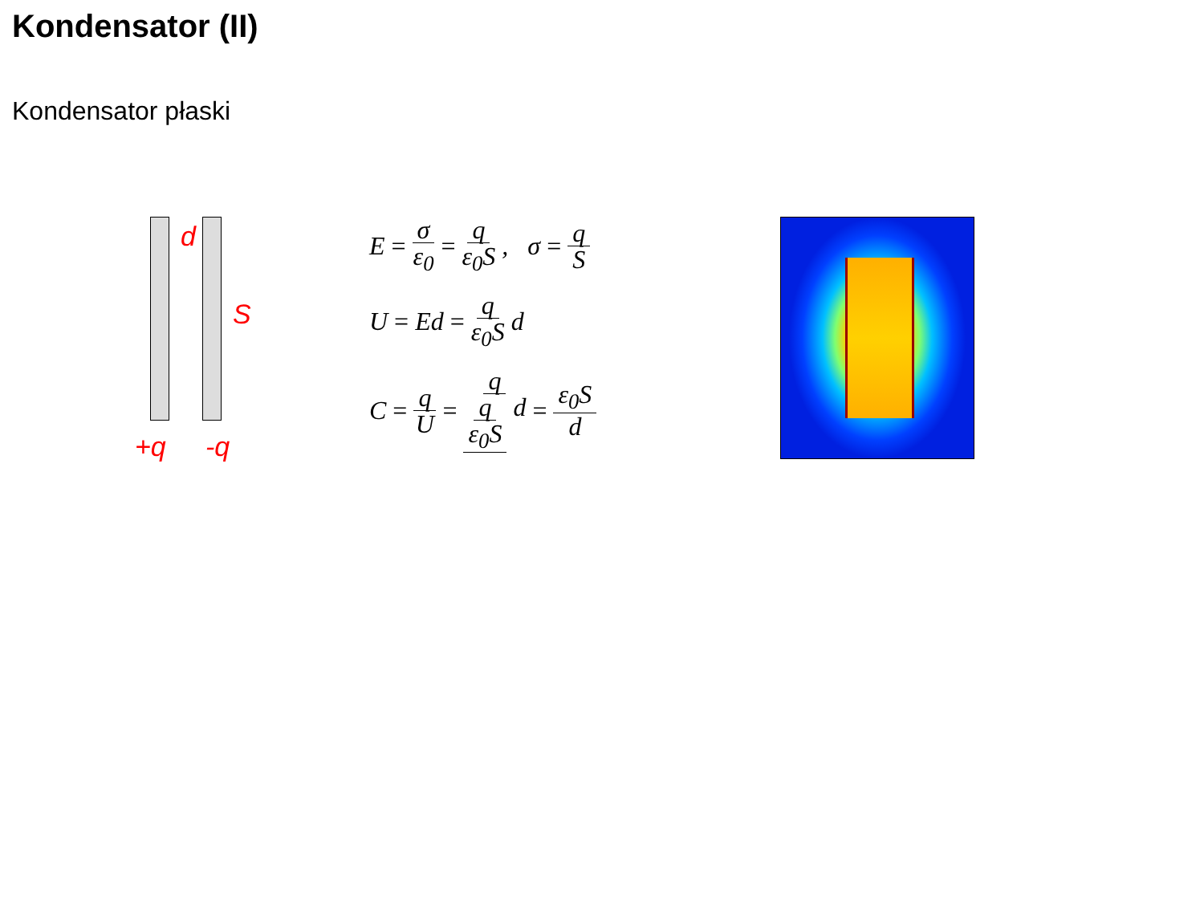Kondensator (II)
Kondensator płaski
d
S
+q -q
E = σ ε<sub>0</sub> = q ε<sub>0</sub>S, σ = q S
U = Ed = q ε<sub>0</sub>S d
C = q U = q q ε<sub>0</sub>S d = ε<sub>0</sub>S d